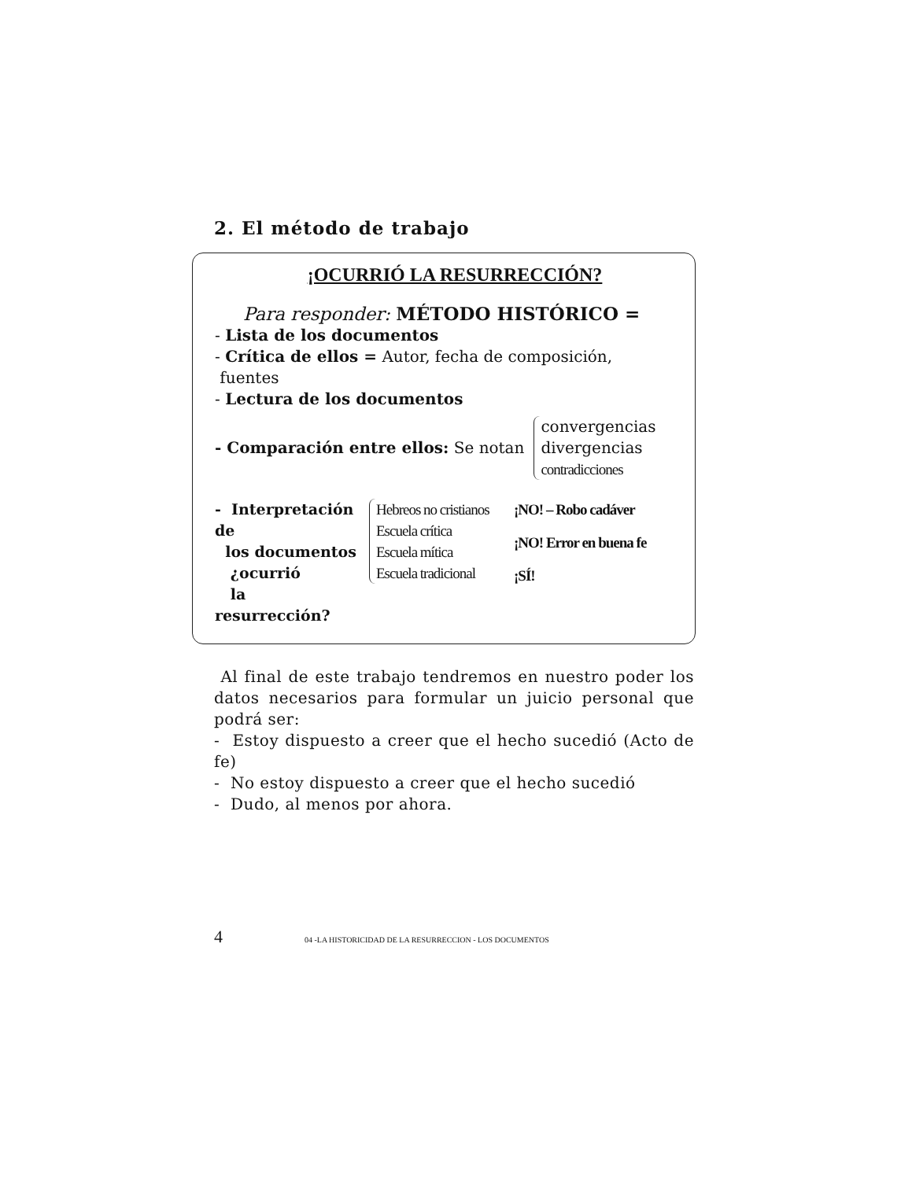2. El método de trabajo
¡OCURRIÓ LA RESURRECCIÓN?
Para responder: MÉTODO HISTÓRICO =
- Lista de los documentos
- Crítica de ellos = Autor, fecha de composición,
fuentes
- Lectura de los documentos
- Comparación entre ellos: Se notan
convergencias
divergencias
contradicciones
- Interpretación de
los documentos
¿ocurrió
la resurrección?
Hebreos no cristianos
Escuela crítica
Escuela mítica
Escuela tradicional
¡NO! – Robo cadáver
¡NO! Error en buena fe
¡SÍ!
Al final de este trabajo tendremos en nuestro poder los datos necesarios para formular un juicio personal que podrá ser:
- Estoy dispuesto a creer que el hecho sucedió (Acto de fe)
- No estoy dispuesto a creer que el hecho sucedió
- Dudo, al menos por ahora.
4 04 -LA HISTORICIDAD DE LA RESURRECCION - LOS DOCUMENTOS